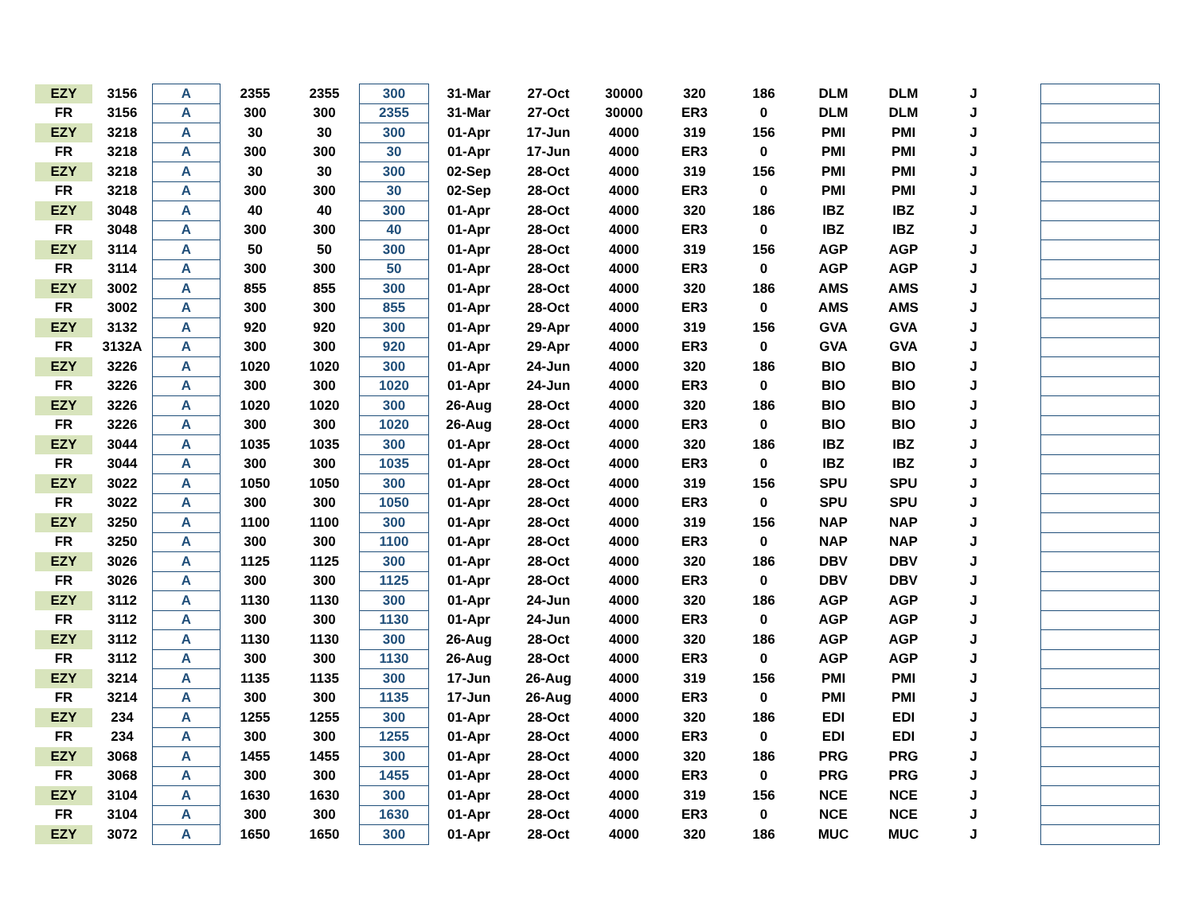| EZY | 3156 | A | 2355 | 2355 | 300 | 31-Mar | 27-Oct | 30000 | 320 | 186 | DLM | DLM | J | | |
| FR | 3156 | A | 300 | 300 | 2355 | 31-Mar | 27-Oct | 30000 | ER3 | 0 | DLM | DLM | J | | |
| EZY | 3218 | A | 30 | 30 | 300 | 01-Apr | 17-Jun | 4000 | 319 | 156 | PMI | PMI | J | | |
| FR | 3218 | A | 300 | 300 | 30 | 01-Apr | 17-Jun | 4000 | ER3 | 0 | PMI | PMI | J | | |
| EZY | 3218 | A | 30 | 30 | 300 | 02-Sep | 28-Oct | 4000 | 319 | 156 | PMI | PMI | J | | |
| FR | 3218 | A | 300 | 300 | 30 | 02-Sep | 28-Oct | 4000 | ER3 | 0 | PMI | PMI | J | | |
| EZY | 3048 | A | 40 | 40 | 300 | 01-Apr | 28-Oct | 4000 | 320 | 186 | IBZ | IBZ | J | | |
| FR | 3048 | A | 300 | 300 | 40 | 01-Apr | 28-Oct | 4000 | ER3 | 0 | IBZ | IBZ | J | | |
| EZY | 3114 | A | 50 | 50 | 300 | 01-Apr | 28-Oct | 4000 | 319 | 156 | AGP | AGP | J | | |
| FR | 3114 | A | 300 | 300 | 50 | 01-Apr | 28-Oct | 4000 | ER3 | 0 | AGP | AGP | J | | |
| EZY | 3002 | A | 855 | 855 | 300 | 01-Apr | 28-Oct | 4000 | 320 | 186 | AMS | AMS | J | | |
| FR | 3002 | A | 300 | 300 | 855 | 01-Apr | 28-Oct | 4000 | ER3 | 0 | AMS | AMS | J | | |
| EZY | 3132 | A | 920 | 920 | 300 | 01-Apr | 29-Apr | 4000 | 319 | 156 | GVA | GVA | J | | |
| FR | 3132A | A | 300 | 300 | 920 | 01-Apr | 29-Apr | 4000 | ER3 | 0 | GVA | GVA | J | | |
| EZY | 3226 | A | 1020 | 1020 | 300 | 01-Apr | 24-Jun | 4000 | 320 | 186 | BIO | BIO | J | | |
| FR | 3226 | A | 300 | 300 | 1020 | 01-Apr | 24-Jun | 4000 | ER3 | 0 | BIO | BIO | J | | |
| EZY | 3226 | A | 1020 | 1020 | 300 | 26-Aug | 28-Oct | 4000 | 320 | 186 | BIO | BIO | J | | |
| FR | 3226 | A | 300 | 300 | 1020 | 26-Aug | 28-Oct | 4000 | ER3 | 0 | BIO | BIO | J | | |
| EZY | 3044 | A | 1035 | 1035 | 300 | 01-Apr | 28-Oct | 4000 | 320 | 186 | IBZ | IBZ | J | | |
| FR | 3044 | A | 300 | 300 | 1035 | 01-Apr | 28-Oct | 4000 | ER3 | 0 | IBZ | IBZ | J | | |
| EZY | 3022 | A | 1050 | 1050 | 300 | 01-Apr | 28-Oct | 4000 | 319 | 156 | SPU | SPU | J | | |
| FR | 3022 | A | 300 | 300 | 1050 | 01-Apr | 28-Oct | 4000 | ER3 | 0 | SPU | SPU | J | | |
| EZY | 3250 | A | 1100 | 1100 | 300 | 01-Apr | 28-Oct | 4000 | 319 | 156 | NAP | NAP | J | | |
| FR | 3250 | A | 300 | 300 | 1100 | 01-Apr | 28-Oct | 4000 | ER3 | 0 | NAP | NAP | J | | |
| EZY | 3026 | A | 1125 | 1125 | 300 | 01-Apr | 28-Oct | 4000 | 320 | 186 | DBV | DBV | J | | |
| FR | 3026 | A | 300 | 300 | 1125 | 01-Apr | 28-Oct | 4000 | ER3 | 0 | DBV | DBV | J | | |
| EZY | 3112 | A | 1130 | 1130 | 300 | 01-Apr | 24-Jun | 4000 | 320 | 186 | AGP | AGP | J | | |
| FR | 3112 | A | 300 | 300 | 1130 | 01-Apr | 24-Jun | 4000 | ER3 | 0 | AGP | AGP | J | | |
| EZY | 3112 | A | 1130 | 1130 | 300 | 26-Aug | 28-Oct | 4000 | 320 | 186 | AGP | AGP | J | | |
| FR | 3112 | A | 300 | 300 | 1130 | 26-Aug | 28-Oct | 4000 | ER3 | 0 | AGP | AGP | J | | |
| EZY | 3214 | A | 1135 | 1135 | 300 | 17-Jun | 26-Aug | 4000 | 319 | 156 | PMI | PMI | J | | |
| FR | 3214 | A | 300 | 300 | 1135 | 17-Jun | 26-Aug | 4000 | ER3 | 0 | PMI | PMI | J | | |
| EZY | 234 | A | 1255 | 1255 | 300 | 01-Apr | 28-Oct | 4000 | 320 | 186 | EDI | EDI | J | | |
| FR | 234 | A | 300 | 300 | 1255 | 01-Apr | 28-Oct | 4000 | ER3 | 0 | EDI | EDI | J | | |
| EZY | 3068 | A | 1455 | 1455 | 300 | 01-Apr | 28-Oct | 4000 | 320 | 186 | PRG | PRG | J | | |
| FR | 3068 | A | 300 | 300 | 1455 | 01-Apr | 28-Oct | 4000 | ER3 | 0 | PRG | PRG | J | | |
| EZY | 3104 | A | 1630 | 1630 | 300 | 01-Apr | 28-Oct | 4000 | 319 | 156 | NCE | NCE | J | | |
| FR | 3104 | A | 300 | 300 | 1630 | 01-Apr | 28-Oct | 4000 | ER3 | 0 | NCE | NCE | J | | |
| EZY | 3072 | A | 1650 | 1650 | 300 | 01-Apr | 28-Oct | 4000 | 320 | 186 | MUC | MUC | J | | |